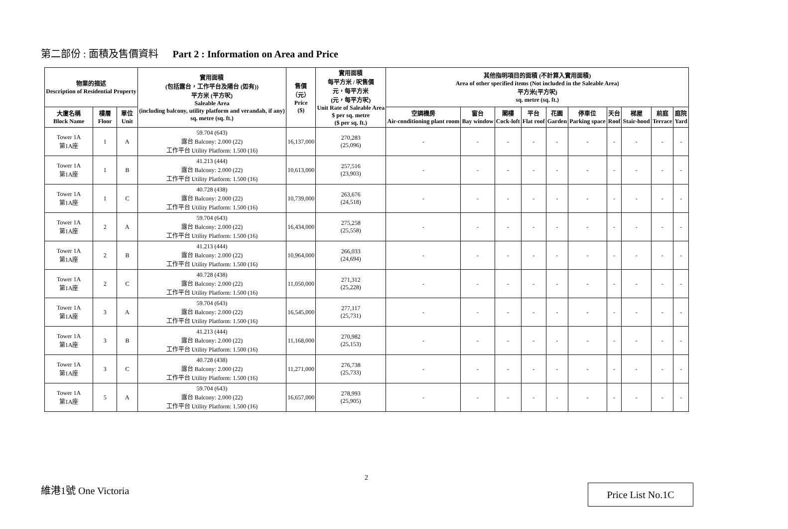第二部份 : 面積及售價資料 Part 2 : Information on Area and Price
| 物業的描述 Description of Residential Property | | | 實用面積 (包括露台，工作平台及陽台 (如有)) 平方米 (平方呎) Saleable Area (including balcony, utility platform and verandah, if any) sq. metre (sq. ft.) | 售價 （元） Price ($) | 實用面積 每平方米 / 呎售價 元，每平方米 (元，每平方呎) Unit Rate of Saleable Area $ per sq. metre ($ per sq. ft.) | 其他指明項目的面積 (不計算入實用面積) Area of other specified items (Not included in the Saleable Area) 平方米(平方呎) sq. metre (sq. ft.) | | | | | | | | | |
| --- | --- | --- | --- | --- | --- | --- | --- | --- | --- | --- | --- | --- | --- | --- | --- |
| 大廈名稱 Block Name | 樓層 Floor | 單位 Unit | | | | 空調機房 Air-conditioning plant room | 窗台 Bay window | 閣樓 Cock-loft | 平台 Flat roof | 花園 Garden | 停車位 Parking space | 天台 Roof | 梯屋 Stair-hood | 前庭 Terrace | 庭院 Yard |
| Tower 1A 第1A座 | 1 | A | 59.704 (643) 露台 Balcony: 2.000 (22) 工作平台 Utility Platform: 1.500 (16) | 16,137,000 | 270,283 (25,096) | - | - | - | - | - | - | - | - | - | - |
| Tower 1A 第1A座 | 1 | B | 41.213 (444) 露台 Balcony: 2.000 (22) 工作平台 Utility Platform: 1.500 (16) | 10,613,000 | 257,516 (23,903) | - | - | - | - | - | - | - | - | - | - |
| Tower 1A 第1A座 | 1 | C | 40.728 (438) 露台 Balcony: 2.000 (22) 工作平台 Utility Platform: 1.500 (16) | 10,739,000 | 263,676 (24,518) | - | - | - | - | - | - | - | - | - | - |
| Tower 1A 第1A座 | 2 | A | 59.704 (643) 露台 Balcony: 2.000 (22) 工作平台 Utility Platform: 1.500 (16) | 16,434,000 | 275,258 (25,558) | - | - | - | - | - | - | - | - | - | - |
| Tower 1A 第1A座 | 2 | B | 41.213 (444) 露台 Balcony: 2.000 (22) 工作平台 Utility Platform: 1.500 (16) | 10,964,000 | 266,033 (24,694) | - | - | - | - | - | - | - | - | - | - |
| Tower 1A 第1A座 | 2 | C | 40.728 (438) 露台 Balcony: 2.000 (22) 工作平台 Utility Platform: 1.500 (16) | 11,050,000 | 271,312 (25,228) | - | - | - | - | - | - | - | - | - | - |
| Tower 1A 第1A座 | 3 | A | 59.704 (643) 露台 Balcony: 2.000 (22) 工作平台 Utility Platform: 1.500 (16) | 16,545,000 | 277,117 (25,731) | - | - | - | - | - | - | - | - | - | - |
| Tower 1A 第1A座 | 3 | B | 41.213 (444) 露台 Balcony: 2.000 (22) 工作平台 Utility Platform: 1.500 (16) | 11,168,000 | 270,982 (25,153) | - | - | - | - | - | - | - | - | - | - |
| Tower 1A 第1A座 | 3 | C | 40.728 (438) 露台 Balcony: 2.000 (22) 工作平台 Utility Platform: 1.500 (16) | 11,271,000 | 276,738 (25,733) | - | - | - | - | - | - | - | - | - | - |
| Tower 1A 第1A座 | 5 | A | 59.704 (643) 露台 Balcony: 2.000 (22) 工作平台 Utility Platform: 1.500 (16) | 16,657,000 | 278,993 (25,905) | - | - | - | - | - | - | - | - | - | - |
2
維港1號 One Victoria Price List No.1C